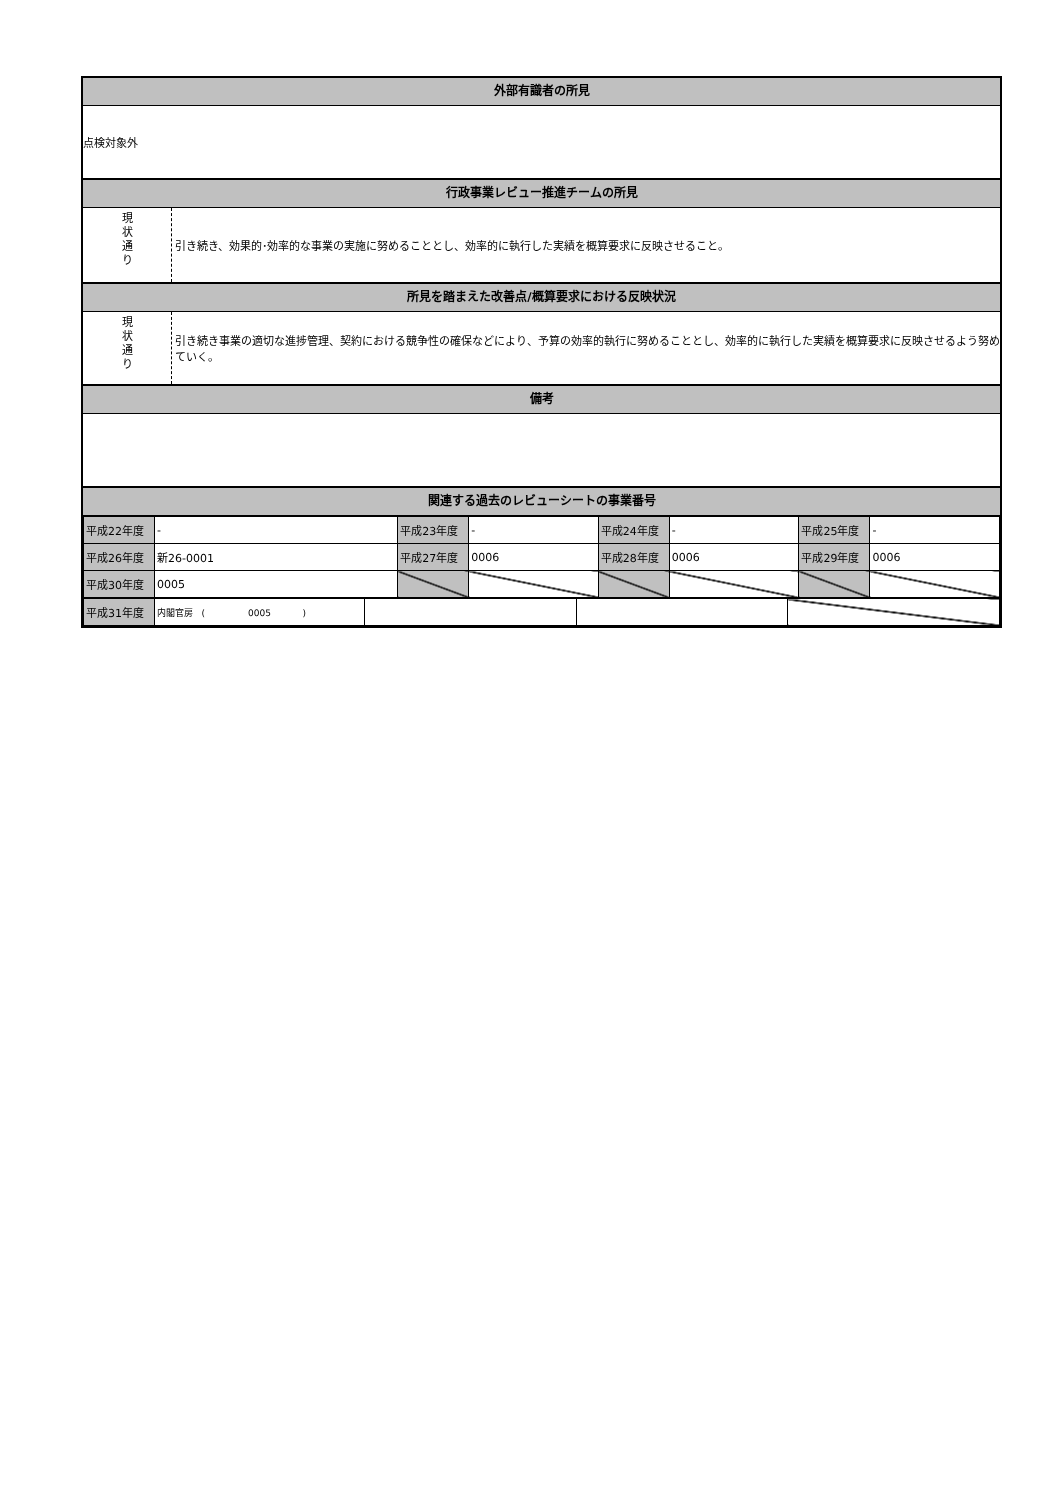外部有識者の所見
点検対象外
行政事業レビュー推進チームの所見
現
状
通
り
引き続き、効果的･効率的な事業の実施に努めることとし、効率的に執行した実績を概算要求に反映させること。
所見を踏まえた改善点/概算要求における反映状況
現
状
通
り
引き続き事業の適切な進捗管理、契約における競争性の確保などにより、予算の効率的執行に努めることとし、効率的に執行した実績を概算要求に反映させるよう努めていく。
備考
関連する過去のレビューシートの事業番号
| 平成22年度 | - | 平成23年度 | - | 平成24年度 | - | 平成25年度 | - |
| 平成26年度 | 新26-0001 | 平成27年度 | 0006 | 平成28年度 | 0006 | 平成29年度 | 0006 |
| 平成30年度 | 0005 | | | | | | |
| 平成31年度 | 内閣官房 ( 0005 ) | | | |